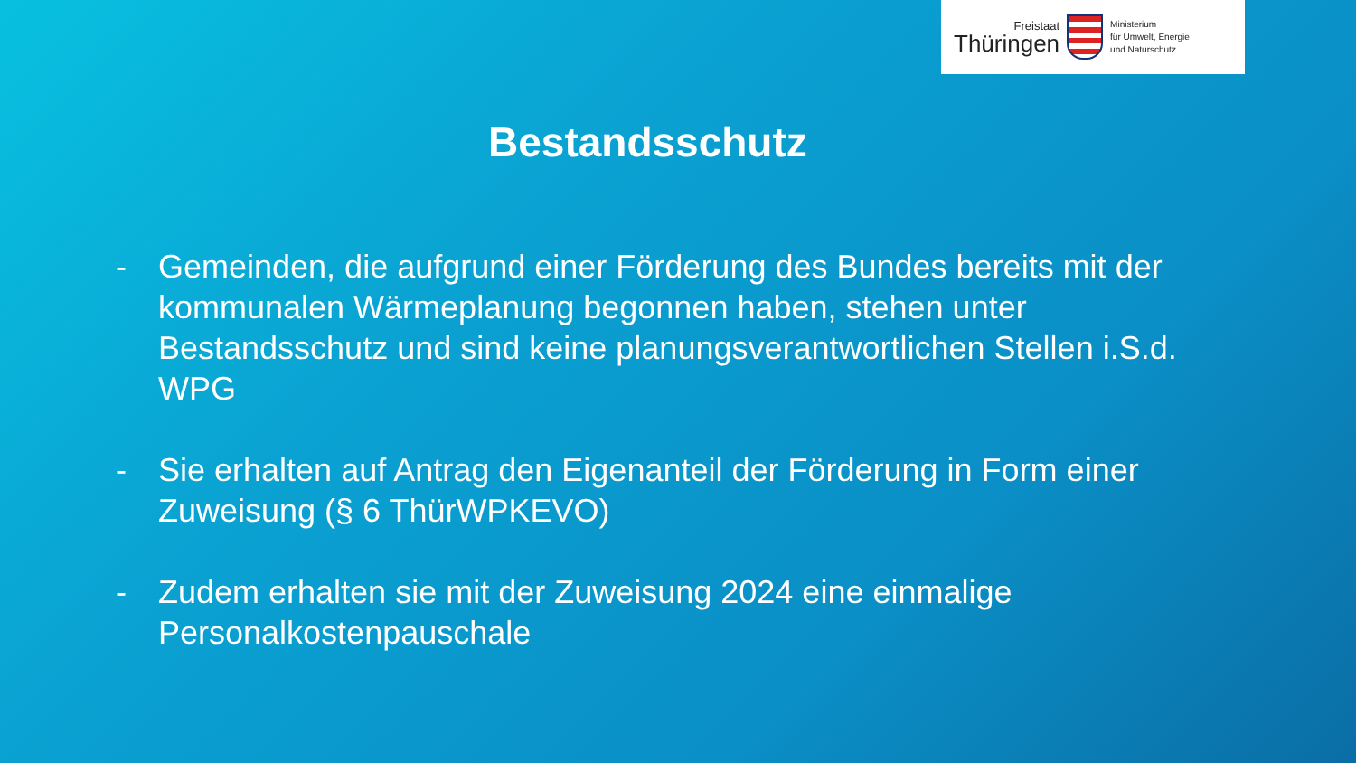Freistaat
Thüringen
Ministerium
für Umwelt, Energie
und Naturschutz
Bestandsschutz
- Gemeinden, die aufgrund einer Förderung des Bundes bereits mit der kommunalen Wärmeplanung begonnen haben, stehen unter Bestandsschutz und sind keine planungsverantwortlichen Stellen i.S.d. WPG
- Sie erhalten auf Antrag den Eigenanteil der Förderung in Form einer Zuweisung (§ 6 ThürWPKEVO)
- Zudem erhalten sie mit der Zuweisung 2024 eine einmalige Personalkostenpauschale